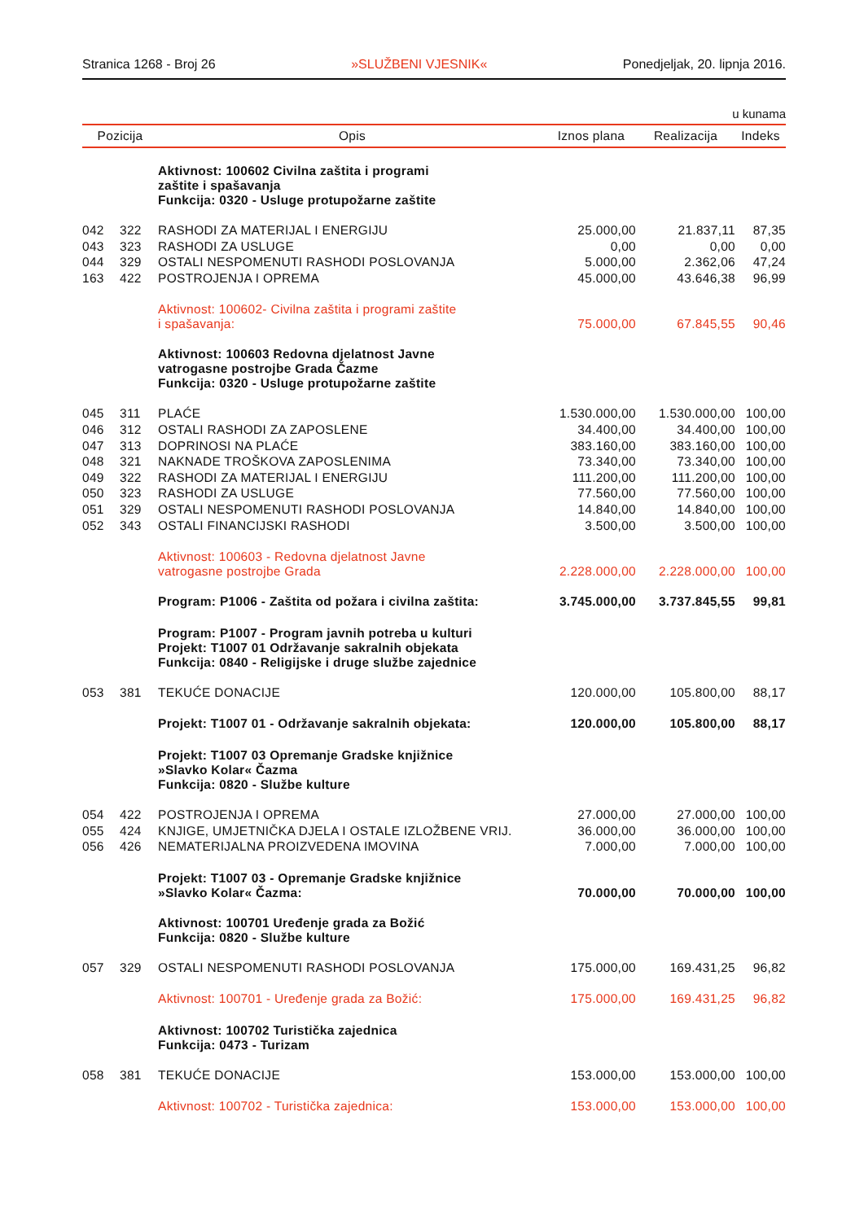Stranica 1268 - Broj 26 »SLUŽBENI VJESNIK« Ponedjeljak, 20. lipnja 2016.
u kunama
| Pozicija | | Opis | Iznos plana | Realizacija | Indeks |
| --- | --- | --- | --- | --- | --- |
| | | Aktivnost: 100602 Civilna zaštita i programi zaštite i spašavanja Funkcija: 0320 - Usluge protupožarne zaštite | | | |
| 042 | 322 | RASHODI ZA MATERIJAL I ENERGIJU | 25.000,00 | 21.837,11 | 87,35 |
| 043 | 323 | RASHODI ZA USLUGE | 0,00 | 0,00 | 0,00 |
| 044 | 329 | OSTALI NESPOMENUTI RASHODI POSLOVANJA | 5.000,00 | 2.362,06 | 47,24 |
| 163 | 422 | POSTROJENJA I OPREMA | 45.000,00 | 43.646,38 | 96,99 |
| | | Aktivnost: 100602- Civilna zaštita i programi zaštite i spašavanja: | 75.000,00 | 67.845,55 | 90,46 |
| | | Aktivnost: 100603 Redovna djelatnost Javne vatrogasne postrojbe Grada Čazme Funkcija: 0320 - Usluge protupožarne zaštite | | | |
| 045 | 311 | PLAĆE | 1.530.000,00 | 1.530.000,00 | 100,00 |
| 046 | 312 | OSTALI RASHODI ZA ZAPOSLENE | 34.400,00 | 34.400,00 | 100,00 |
| 047 | 313 | DOPRINOSI NA PLAĆE | 383.160,00 | 383.160,00 | 100,00 |
| 048 | 321 | NAKNADE TROŠKOVA ZAPOSLENIMA | 73.340,00 | 73.340,00 | 100,00 |
| 049 | 322 | RASHODI ZA MATERIJAL I ENERGIJU | 111.200,00 | 111.200,00 | 100,00 |
| 050 | 323 | RASHODI ZA USLUGE | 77.560,00 | 77.560,00 | 100,00 |
| 051 | 329 | OSTALI NESPOMENUTI RASHODI POSLOVANJA | 14.840,00 | 14.840,00 | 100,00 |
| 052 | 343 | OSTALI FINANCIJSKI RASHODI | 3.500,00 | 3.500,00 | 100,00 |
| | | Aktivnost: 100603 - Redovna djelatnost Javne vatrogasne postrojbe Grada | 2.228.000,00 | 2.228.000,00 | 100,00 |
| | | Program: P1006 - Zaštita od požara i civilna zaštita: | 3.745.000,00 | 3.737.845,55 | 99,81 |
| | | Program: P1007 - Program javnih potreba u kulturi Projekt: T1007 01 Održavanje sakralnih objekata Funkcija: 0840 - Religijske i druge službe zajednice | | | |
| 053 | 381 | TEKUĆE DONACIJE | 120.000,00 | 105.800,00 | 88,17 |
| | | Projekt: T1007 01 - Održavanje sakralnih objekata: | 120.000,00 | 105.800,00 | 88,17 |
| | | Projekt: T1007 03 Opremanje Gradske knjižnice »Slavko Kolar« Čazma Funkcija: 0820 - Službe kulture | | | |
| 054 | 422 | POSTROJENJA I OPREMA | 27.000,00 | 27.000,00 | 100,00 |
| 055 | 424 | KNJIGE, UMJETNIČKA DJELA I OSTALE IZLOŽBENE VRIJ. | 36.000,00 | 36.000,00 | 100,00 |
| 056 | 426 | NEMATERIJALNA PROIZVEDENA IMOVINA | 7.000,00 | 7.000,00 | 100,00 |
| | | Projekt: T1007 03 - Opremanje Gradske knjižnice »Slavko Kolar« Čazma: | 70.000,00 | 70.000,00 | 100,00 |
| | | Aktivnost: 100701 Uređenje grada za Božić Funkcija: 0820 - Službe kulture | | | |
| 057 | 329 | OSTALI NESPOMENUTI RASHODI POSLOVANJA | 175.000,00 | 169.431,25 | 96,82 |
| | | Aktivnost: 100701 - Uređenje grada za Božić: | 175.000,00 | 169.431,25 | 96,82 |
| | | Aktivnost: 100702 Turistička zajednica Funkcija: 0473 - Turizam | | | |
| 058 | 381 | TEKUĆE DONACIJE | 153.000,00 | 153.000,00 | 100,00 |
| | | Aktivnost: 100702 - Turistička zajednica: | 153.000,00 | 153.000,00 | 100,00 |